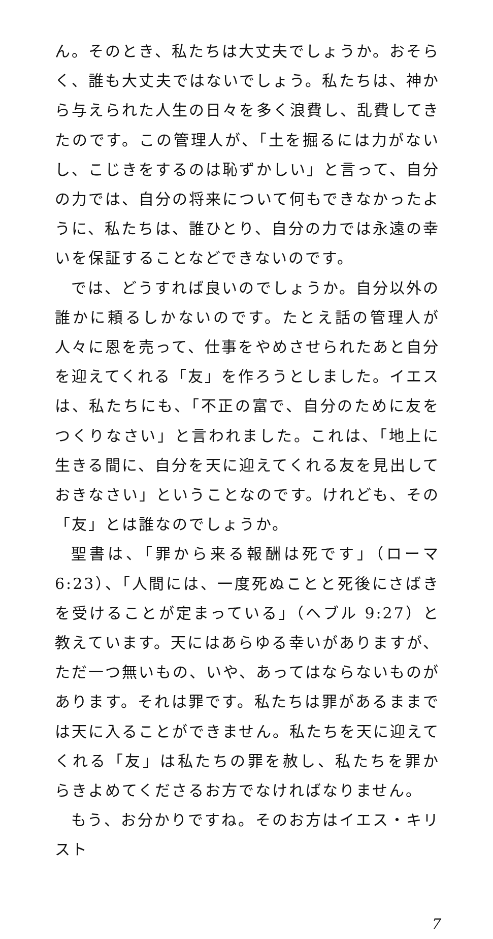ん。そのとき、私たちは大丈夫でしょうか。おそらく、誰も大丈夫ではないでしょう。私たちは、神から与えられた人生の日々を多く浪費し、乱費してきたのです。この管理人が、「土を掘るには力がないし、こじきをするのは恥ずかしい」と言って、自分の力では、自分の将来について何もできなかったように、私たちは、誰ひとり、自分の力では永遠の幸いを保証することなどできないのです。
では、どうすれば良いのでしょうか。自分以外の誰かに頼るしかないのです。たとえ話の管理人が人々に恩を売って、仕事をやめさせられたあと自分を迎えてくれる「友」を作ろうとしました。イエスは、私たちにも、「不正の富で、自分のために友をつくりなさい」と言われました。これは、「地上に生きる間に、自分を天に迎えてくれる友を見出しておきなさい」ということなのです。けれども、その「友」とは誰なのでしょうか。
聖書は、「罪から来る報酬は死です」（ローマ 6:23）、「人間には、一度死ぬことと死後にさばきを受けることが定まっている」（ヘブル 9:27）と教えています。天にはあらゆる幸いがありますが、ただ一つ無いもの、いや、あってはならないものがあります。それは罪です。私たちは罪があるままでは天に入ることができません。私たちを天に迎えてくれる「友」は私たちの罪を赦し、私たちを罪からきよめてくださるお方でなければなりません。
もう、お分かりですね。そのお方はイエス・キリスト
7